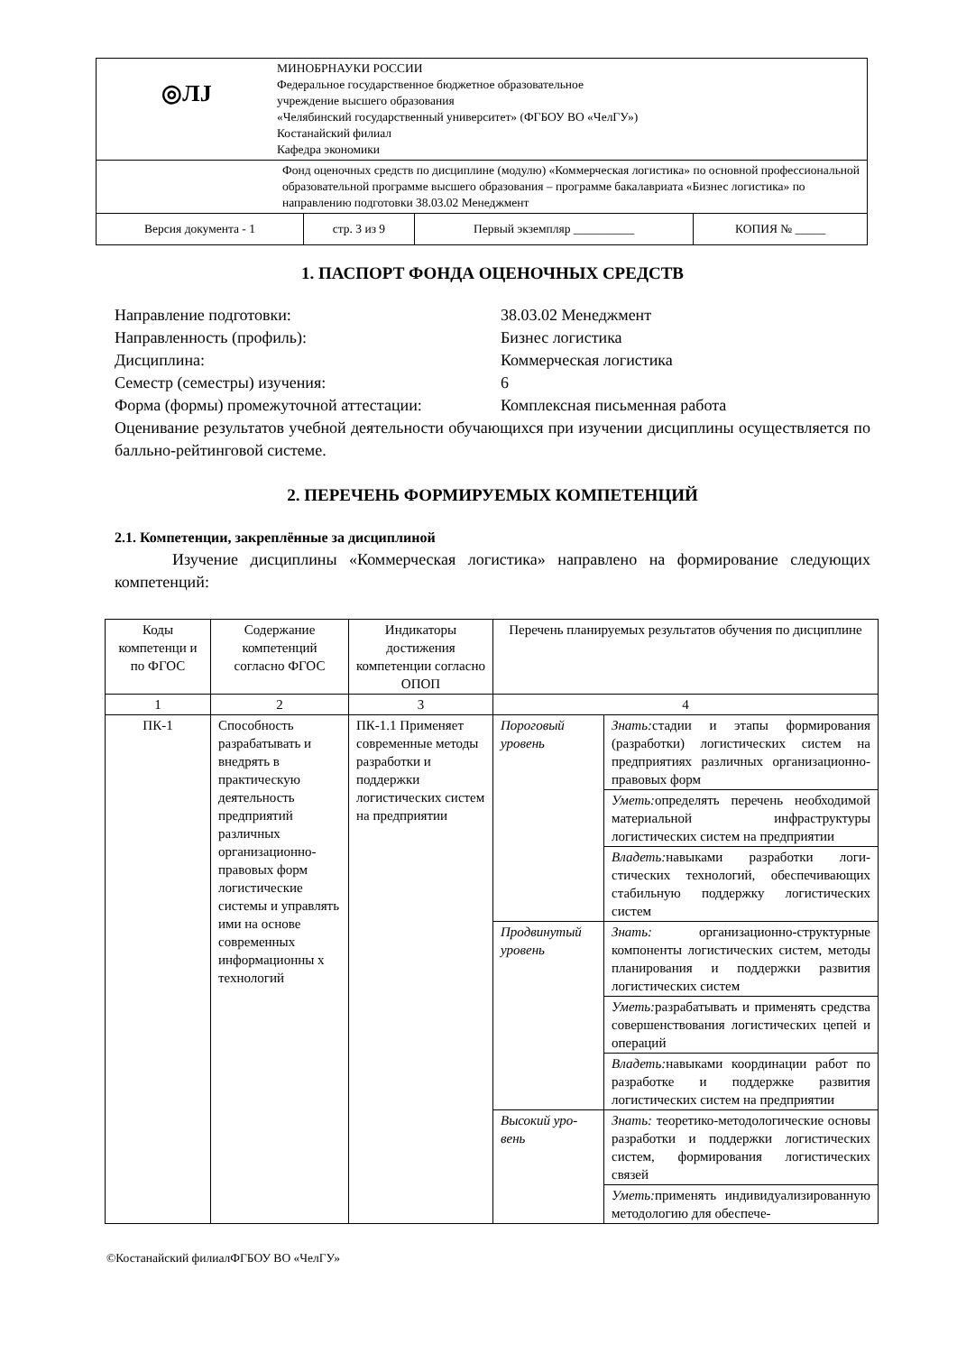| ◎ЛЈ МИНОБРНАУКИ РОССИИ Федеральное государственное бюджетное образовательное учреждение высшего образования «Челябинский государственный университет» (ФГБОУ ВО «ЧелГУ») Костанайский филиал Кафедра экономики | | | |
| Фонд оценочных средств по дисциплине (модулю) «Коммерческая логистика» по основной профессиональной образовательной программе высшего образования – программе бакалавриата «Бизнес логистика» по направлению подготовки 38.03.02 Менеджмент | | | |
| Версия документа - 1 | стр. 3 из 9 | Первый экземпляр __________ | КОПИЯ № _____ |
1. ПАСПОРТ ФОНДА ОЦЕНОЧНЫХ СРЕДСТВ
Направление подготовки:
38.03.02 Менеджмент
Направленность (профиль):
Бизнес логистика
Дисциплина:
Коммерческая логистика
Семестр (семестры) изучения:
6
Форма (формы) промежуточной аттестации:
Комплексная письменная работа
Оценивание результатов учебной деятельности обучающихся при изучении дисциплины осуществляется по балльно-рейтинговой системе.
2. ПЕРЕЧЕНЬ ФОРМИРУЕМЫХ КОМПЕТЕНЦИЙ
2.1. Компетенции, закреплённые за дисциплиной
Изучение дисциплины «Коммерческая логистика» направлено на формирование следующих компетенций:
| Коды компетенци и по ФГОС | Содержание компетенций согласно ФГОС | Индикаторы достижения компетенции согласно ОПОП | Перечень планируемых результатов обучения по дисциплине | |
| --- | --- | --- | --- | --- |
| 1 | 2 | 3 | 4 | |
| ПК-1 | Способность разрабатывать и внедрять в практическую деятельность предприятий различных организационно-правовых форм логистические системы и управлять ими на основе современных информационны х технологий | ПК-1.1 Применяет современные методы разработки и поддержки логистических систем на предприятии | Пороговый уровень | Знать: стадии и этапы формирования (разработки) логистических систем на предприятиях различных организационно-правовых форм |
| | | | | Уметь: определять перечень необхо­димой материальной инфраструкту­ры логистических систем на пред­приятии |
| | | | | Владеть: навыками разработки логи­стических технологий, обеспечива­ющих стабильную поддержку логи­стических систем |
| | | | Продвину­тый уровень | Знать: организационно-структурные компоненты логистических систем, методы планирования и поддержки развития логистических систем |
| | | | | Уметь: разрабатывать и применять средства совершенствования логи­стических цепей и операций |
| | | | | Владеть: навыками координации работ по разработке и поддержке развития логистических систем на предприятии |
| | | | Высокий уро­вень | Знать: теоретико-методологические основы разработки и поддержки ло­гистических систем, формирования логистических связей |
| | | | | Уметь: применять индивидуализиро­ванную методологию для обеспече- |
©Костанайский филиалФГБОУ ВО «ЧелГУ»